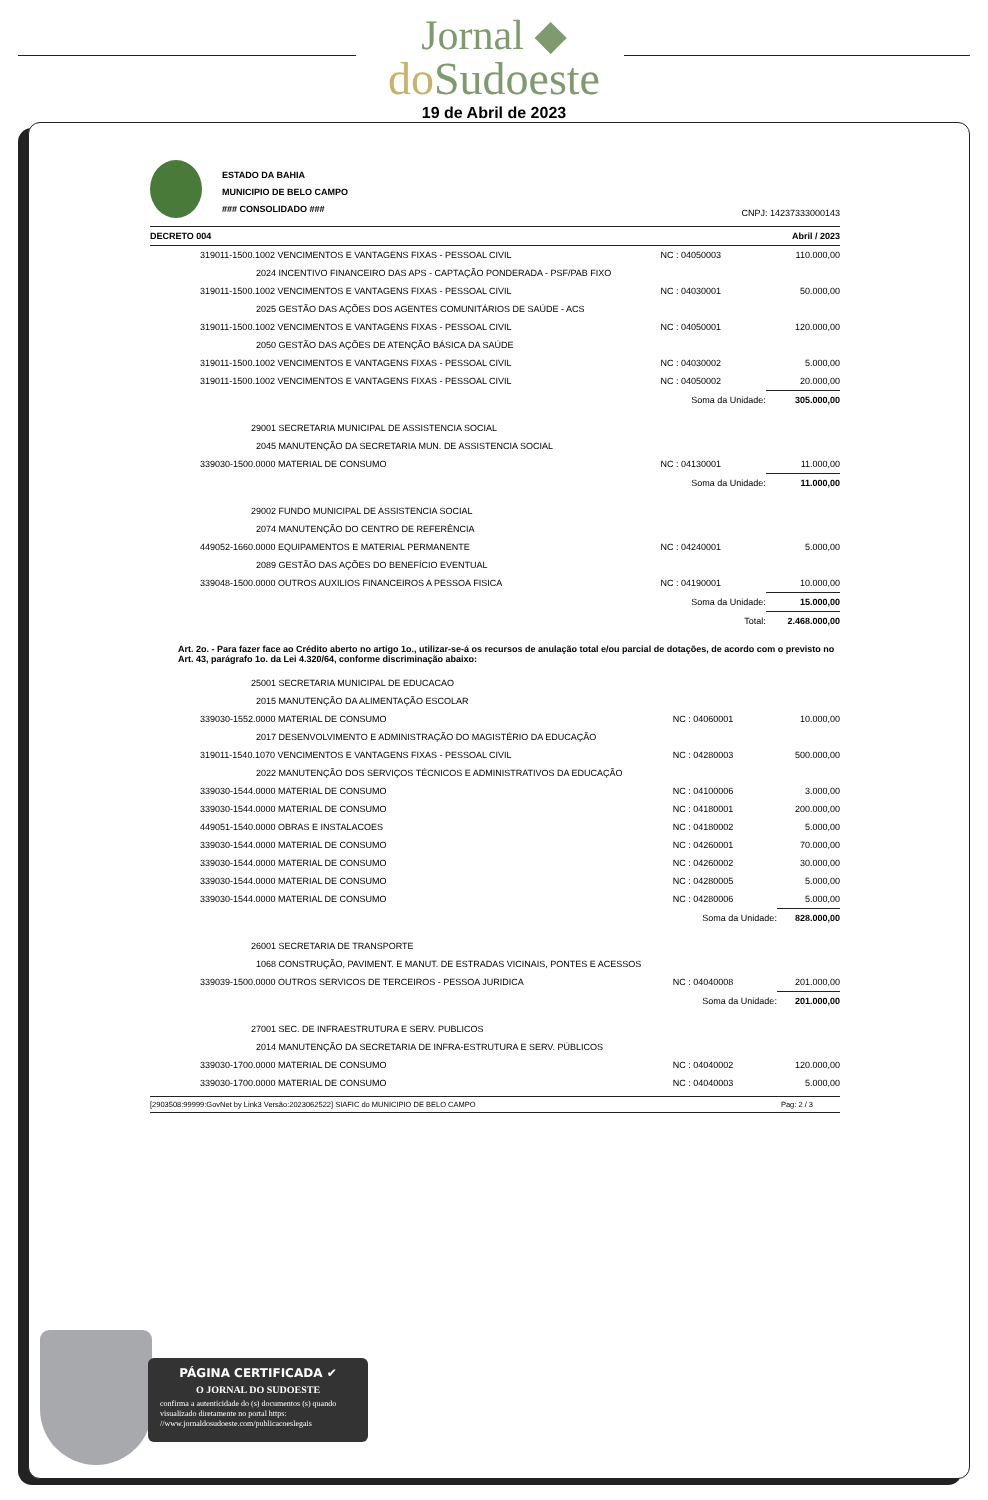Jornal ◆
do Sudoeste
19 de Abril de 2023
ESTADO DA BAHIA
MUNICIPIO DE BELO CAMPO
### CONSOLIDADO ###
CNPJ: 14237333000143
DECRETO 004 Abril / 2023
| 319011-1500.1002 VENCIMENTOS E VANTAGENS FIXAS - PESSOAL CIVIL | NC : 04050003 | 110.000,00 |
| 2024 INCENTIVO FINANCEIRO DAS APS - CAPTAÇÃO PONDERADA - PSF/PAB FIXO | | |
| 319011-1500.1002 VENCIMENTOS E VANTAGENS FIXAS - PESSOAL CIVIL | NC : 04030001 | 50.000,00 |
| 2025 GESTÃO DAS AÇÕES DOS AGENTES COMUNITÁRIOS DE SAÚDE - ACS | | |
| 319011-1500.1002 VENCIMENTOS E VANTAGENS FIXAS - PESSOAL CIVIL | NC : 04050001 | 120.000,00 |
| 2050 GESTÃO DAS AÇÕES DE ATENÇÃO BÁSICA DA SAÚDE | | |
| 319011-1500.1002 VENCIMENTOS E VANTAGENS FIXAS - PESSOAL CIVIL | NC : 04030002 | 5.000,00 |
| 319011-1500.1002 VENCIMENTOS E VANTAGENS FIXAS - PESSOAL CIVIL | NC : 04050002 | 20.000,00 |
| | Soma da Unidade: | 305.000,00 |
| 29001 SECRETARIA MUNICIPAL DE ASSISTENCIA SOCIAL | | |
| 2045 MANUTENÇÃO DA SECRETARIA MUN. DE ASSISTENCIA SOCIAL | | |
| 339030-1500.0000 MATERIAL DE CONSUMO | NC : 04130001 | 11.000,00 |
| | Soma da Unidade: | 11.000,00 |
| 29002 FUNDO MUNICIPAL DE ASSISTENCIA SOCIAL | | |
| 2074 MANUTENÇÃO DO CENTRO DE REFERÊNCIA | | |
| 449052-1660.0000 EQUIPAMENTOS E MATERIAL PERMANENTE | NC : 04240001 | 5.000,00 |
| 2089 GESTÃO DAS AÇÕES DO BENEFÍCIO EVENTUAL | | |
| 339048-1500.0000 OUTROS AUXILIOS FINANCEIROS A PESSOA FISICA | NC : 04190001 | 10.000,00 |
| | Soma da Unidade: | 15.000,00 |
| | Total: | 2.468.000,00 |
Art. 2o. - Para fazer face ao Crédito aberto no artigo 1o., utilizar-se-á os recursos de anulação total e/ou parcial de dotações, de acordo com o previsto no Art. 43, parágrafo 1o. da Lei 4.320/64, conforme discriminação abaixo:
| 25001 SECRETARIA MUNICIPAL DE EDUCACAO | | |
| 2015 MANUTENÇÃO DA ALIMENTAÇÃO ESCOLAR | | |
| 339030-1552.0000 MATERIAL DE CONSUMO | NC : 04060001 | 10.000,00 |
| 2017 DESENVOLVIMENTO E ADMINISTRAÇÃO DO MAGISTÉRIO DA EDUCAÇÃO | | |
| 319011-1540.1070 VENCIMENTOS E VANTAGENS FIXAS - PESSOAL CIVIL | NC : 04280003 | 500.000,00 |
| 2022 MANUTENÇÃO DOS SERVIÇOS TÉCNICOS E ADMINISTRATIVOS DA EDUCAÇÃO | | |
| 339030-1544.0000 MATERIAL DE CONSUMO | NC : 04100006 | 3.000,00 |
| 339030-1544.0000 MATERIAL DE CONSUMO | NC : 04180001 | 200.000,00 |
| 449051-1540.0000 OBRAS E INSTALACOES | NC : 04180002 | 5.000,00 |
| 339030-1544.0000 MATERIAL DE CONSUMO | NC : 04260001 | 70.000,00 |
| 339030-1544.0000 MATERIAL DE CONSUMO | NC : 04260002 | 30.000,00 |
| 339030-1544.0000 MATERIAL DE CONSUMO | NC : 04280005 | 5.000,00 |
| 339030-1544.0000 MATERIAL DE CONSUMO | NC : 04280006 | 5.000,00 |
| | Soma da Unidade: | 828.000,00 |
| 26001 SECRETARIA DE TRANSPORTE | | |
| 1068 CONSTRUÇÃO, PAVIMENT. E MANUT. DE ESTRADAS VICINAIS, PONTES E ACESSOS | | |
| 339039-1500.0000 OUTROS SERVICOS DE TERCEIROS - PESSOA JURIDICA | NC : 04040008 | 201.000,00 |
| | Soma da Unidade: | 201.000,00 |
| 27001 SEC. DE INFRAESTRUTURA E SERV. PUBLICOS | | |
| 2014 MANUTENÇÃO DA SECRETARIA DE INFRA-ESTRUTURA E SERV. PÚBLICOS | | |
| 339030-1700.0000 MATERIAL DE CONSUMO | NC : 04040002 | 120.000,00 |
| 339030-1700.0000 MATERIAL DE CONSUMO | NC : 04040003 | 5.000,00 |
[2903508:99999:GovNet by Link3 Versão:2023062522] SIAFIC do MUNICIPIO DE BELO CAMPO Pag: 2 / 3
PÁGINA CERTIFICADA ✔
O JORNAL DO SUDOESTE
confirma a autenticidade do (s) documentos (s) quando visualizado diretamente no portal https: //www.jornaldosudoeste.com/publicacoeslegais